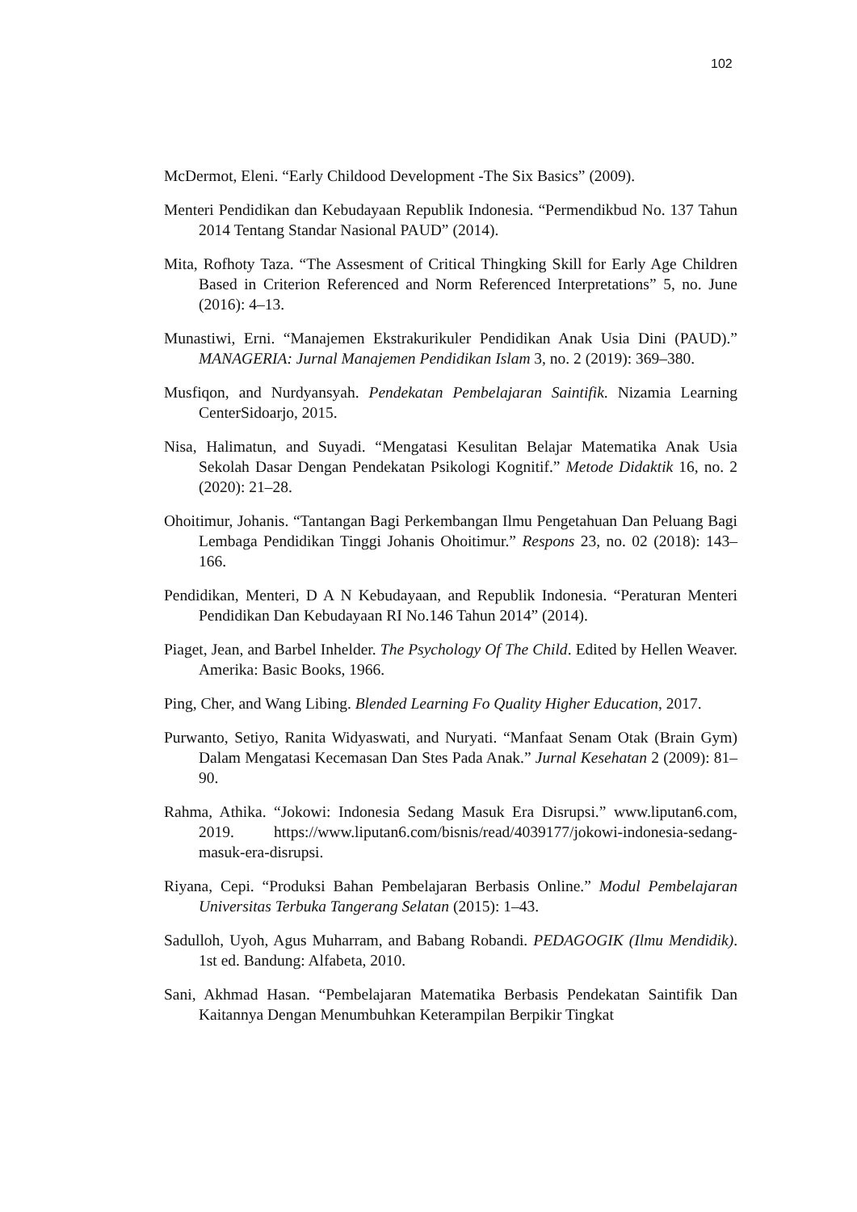102
McDermot, Eleni. “Early Childood Development -The Six Basics” (2009).
Menteri Pendidikan dan Kebudayaan Republik Indonesia. “Permendikbud No. 137 Tahun 2014 Tentang Standar Nasional PAUD” (2014).
Mita, Rofhoty Taza. “The Assesment of Critical Thingking Skill for Early Age Children Based in Criterion Referenced and Norm Referenced Interpretations” 5, no. June (2016): 4–13.
Munastiwi, Erni. “Manajemen Ekstrakurikuler Pendidikan Anak Usia Dini (PAUD).” MANAGERIA: Jurnal Manajemen Pendidikan Islam 3, no. 2 (2019): 369–380.
Musfiqon, and Nurdyansyah. Pendekatan Pembelajaran Saintifik. Nizamia Learning CenterSidoarjo, 2015.
Nisa, Halimatun, and Suyadi. “Mengatasi Kesulitan Belajar Matematika Anak Usia Sekolah Dasar Dengan Pendekatan Psikologi Kognitif.” Metode Didaktik 16, no. 2 (2020): 21–28.
Ohoitimur, Johanis. “Tantangan Bagi Perkembangan Ilmu Pengetahuan Dan Peluang Bagi Lembaga Pendidikan Tinggi Johanis Ohoitimur.” Respons 23, no. 02 (2018): 143–166.
Pendidikan, Menteri, D A N Kebudayaan, and Republik Indonesia. “Peraturan Menteri Pendidikan Dan Kebudayaan RI No.146 Tahun 2014” (2014).
Piaget, Jean, and Barbel Inhelder. The Psychology Of The Child. Edited by Hellen Weaver. Amerika: Basic Books, 1966.
Ping, Cher, and Wang Libing. Blended Learning Fo Quality Higher Education, 2017.
Purwanto, Setiyo, Ranita Widyaswati, and Nuryati. “Manfaat Senam Otak (Brain Gym) Dalam Mengatasi Kecemasan Dan Stes Pada Anak.” Jurnal Kesehatan 2 (2009): 81–90.
Rahma, Athika. “Jokowi: Indonesia Sedang Masuk Era Disrupsi.” www.liputan6.com, 2019. https://www.liputan6.com/bisnis/read/4039177/jokowi-indonesia-sedang-masuk-era-disrupsi.
Riyana, Cepi. “Produksi Bahan Pembelajaran Berbasis Online.” Modul Pembelajaran Universitas Terbuka Tangerang Selatan (2015): 1–43.
Sadulloh, Uyoh, Agus Muharram, and Babang Robandi. PEDAGOGIK (Ilmu Mendidik). 1st ed. Bandung: Alfabeta, 2010.
Sani, Akhmad Hasan. “Pembelajaran Matematika Berbasis Pendekatan Saintifik Dan Kaitannya Dengan Menumbuhkan Keterampilan Berpikir Tingkat